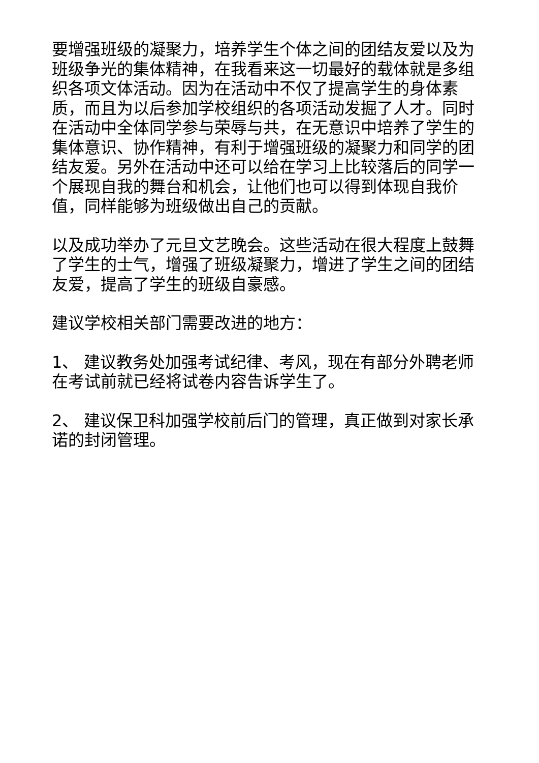要增强班级的凝聚力，培养学生个体之间的团结友爱以及为班级争光的集体精神，在我看来这一切最好的载体就是多组织各项文体活动。因为在活动中不仅了提高学生的身体素质，而且为以后参加学校组织的各项活动发掘了人才。同时在活动中全体同学参与荣辱与共，在无意识中培养了学生的集体意识、协作精神，有利于增强班级的凝聚力和同学的团结友爱。另外在活动中还可以给在学习上比较落后的同学一个展现自我的舞台和机会，让他们也可以得到体现自我价值，同样能够为班级做出自己的贡献。
以及成功举办了元旦文艺晚会。这些活动在很大程度上鼓舞了学生的士气，增强了班级凝聚力，增进了学生之间的团结友爱，提高了学生的班级自豪感。
建议学校相关部门需要改进的地方：
1、 建议教务处加强考试纪律、考风，现在有部分外聘老师在考试前就已经将试卷内容告诉学生了。
2、 建议保卫科加强学校前后门的管理，真正做到对家长承诺的封闭管理。